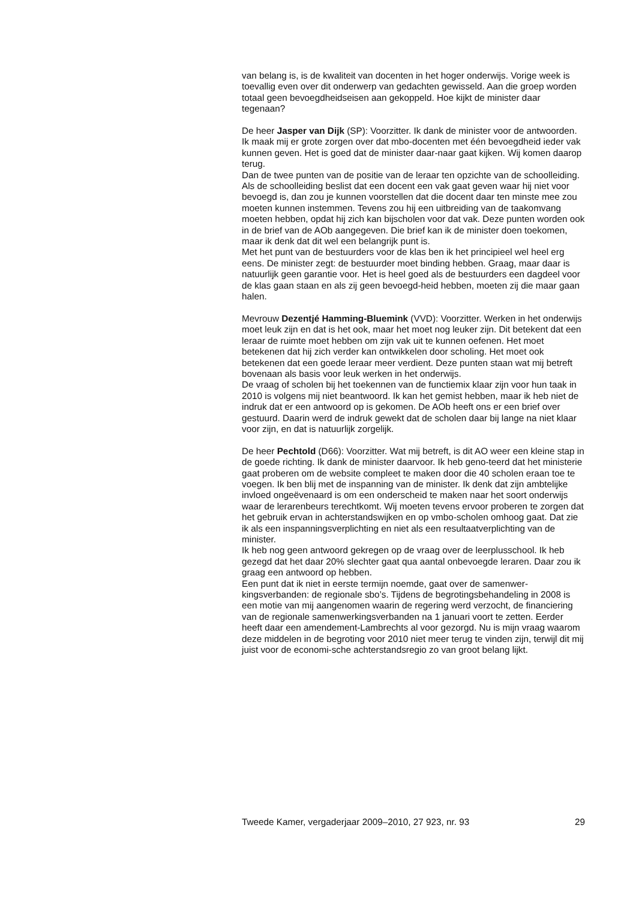van belang is, is de kwaliteit van docenten in het hoger onderwijs. Vorige week is toevallig even over dit onderwerp van gedachten gewisseld. Aan die groep worden totaal geen bevoegdheidseisen aan gekoppeld. Hoe kijkt de minister daar tegenaan?
De heer Jasper van Dijk (SP): Voorzitter. Ik dank de minister voor de antwoorden. Ik maak mij er grote zorgen over dat mbo-docenten met één bevoegdheid ieder vak kunnen geven. Het is goed dat de minister daar-naar gaat kijken. Wij komen daarop terug.
Dan de twee punten van de positie van de leraar ten opzichte van de schoolleiding. Als de schoolleiding beslist dat een docent een vak gaat geven waar hij niet voor bevoegd is, dan zou je kunnen voorstellen dat die docent daar ten minste mee zou moeten kunnen instemmen. Tevens zou hij een uitbreiding van de taakomvang moeten hebben, opdat hij zich kan bijscholen voor dat vak. Deze punten worden ook in de brief van de AOb aangegeven. Die brief kan ik de minister doen toekomen, maar ik denk dat dit wel een belangrijk punt is.
Met het punt van de bestuurders voor de klas ben ik het principieel wel heel erg eens. De minister zegt: de bestuurder moet binding hebben. Graag, maar daar is natuurlijk geen garantie voor. Het is heel goed als de bestuurders een dagdeel voor de klas gaan staan en als zij geen bevoegd-heid hebben, moeten zij die maar gaan halen.
Mevrouw Dezentjé Hamming-Bluemink (VVD): Voorzitter. Werken in het onderwijs moet leuk zijn en dat is het ook, maar het moet nog leuker zijn. Dit betekent dat een leraar de ruimte moet hebben om zijn vak uit te kunnen oefenen. Het moet betekenen dat hij zich verder kan ontwikkelen door scholing. Het moet ook betekenen dat een goede leraar meer verdient. Deze punten staan wat mij betreft bovenaan als basis voor leuk werken in het onderwijs.
De vraag of scholen bij het toekennen van de functiemix klaar zijn voor hun taak in 2010 is volgens mij niet beantwoord. Ik kan het gemist hebben, maar ik heb niet de indruk dat er een antwoord op is gekomen. De AOb heeft ons er een brief over gestuurd. Daarin werd de indruk gewekt dat de scholen daar bij lange na niet klaar voor zijn, en dat is natuurlijk zorgelijk.
De heer Pechtold (D66): Voorzitter. Wat mij betreft, is dit AO weer een kleine stap in de goede richting. Ik dank de minister daarvoor. Ik heb geno-teerd dat het ministerie gaat proberen om de website compleet te maken door die 40 scholen eraan toe te voegen. Ik ben blij met de inspanning van de minister. Ik denk dat zijn ambtelijke invloed ongeëvenaard is om een onderscheid te maken naar het soort onderwijs waar de lerarenbeurs terechtkomt. Wij moeten tevens ervoor proberen te zorgen dat het gebruik ervan in achterstandswijken en op vmbo-scholen omhoog gaat. Dat zie ik als een inspanningsverplichting en niet als een resultaatverplichting van de minister.
Ik heb nog geen antwoord gekregen op de vraag over de leerplusschool. Ik heb gezegd dat het daar 20% slechter gaat qua aantal onbevoegde leraren. Daar zou ik graag een antwoord op hebben.
Een punt dat ik niet in eerste termijn noemde, gaat over de samenwer-kingsverbanden: de regionale sbo’s. Tijdens de begrotingsbehandeling in 2008 is een motie van mij aangenomen waarin de regering werd verzocht, de financiering van de regionale samenwerkingsverbanden na 1 januari voort te zetten. Eerder heeft daar een amendement-Lambrechts al voor gezorgd. Nu is mijn vraag waarom deze middelen in de begroting voor 2010 niet meer terug te vinden zijn, terwijl dit mij juist voor de economi-sche achterstandsregio zo van groot belang lijkt.
Tweede Kamer, vergaderjaar 2009–2010, 27 923, nr. 93 29